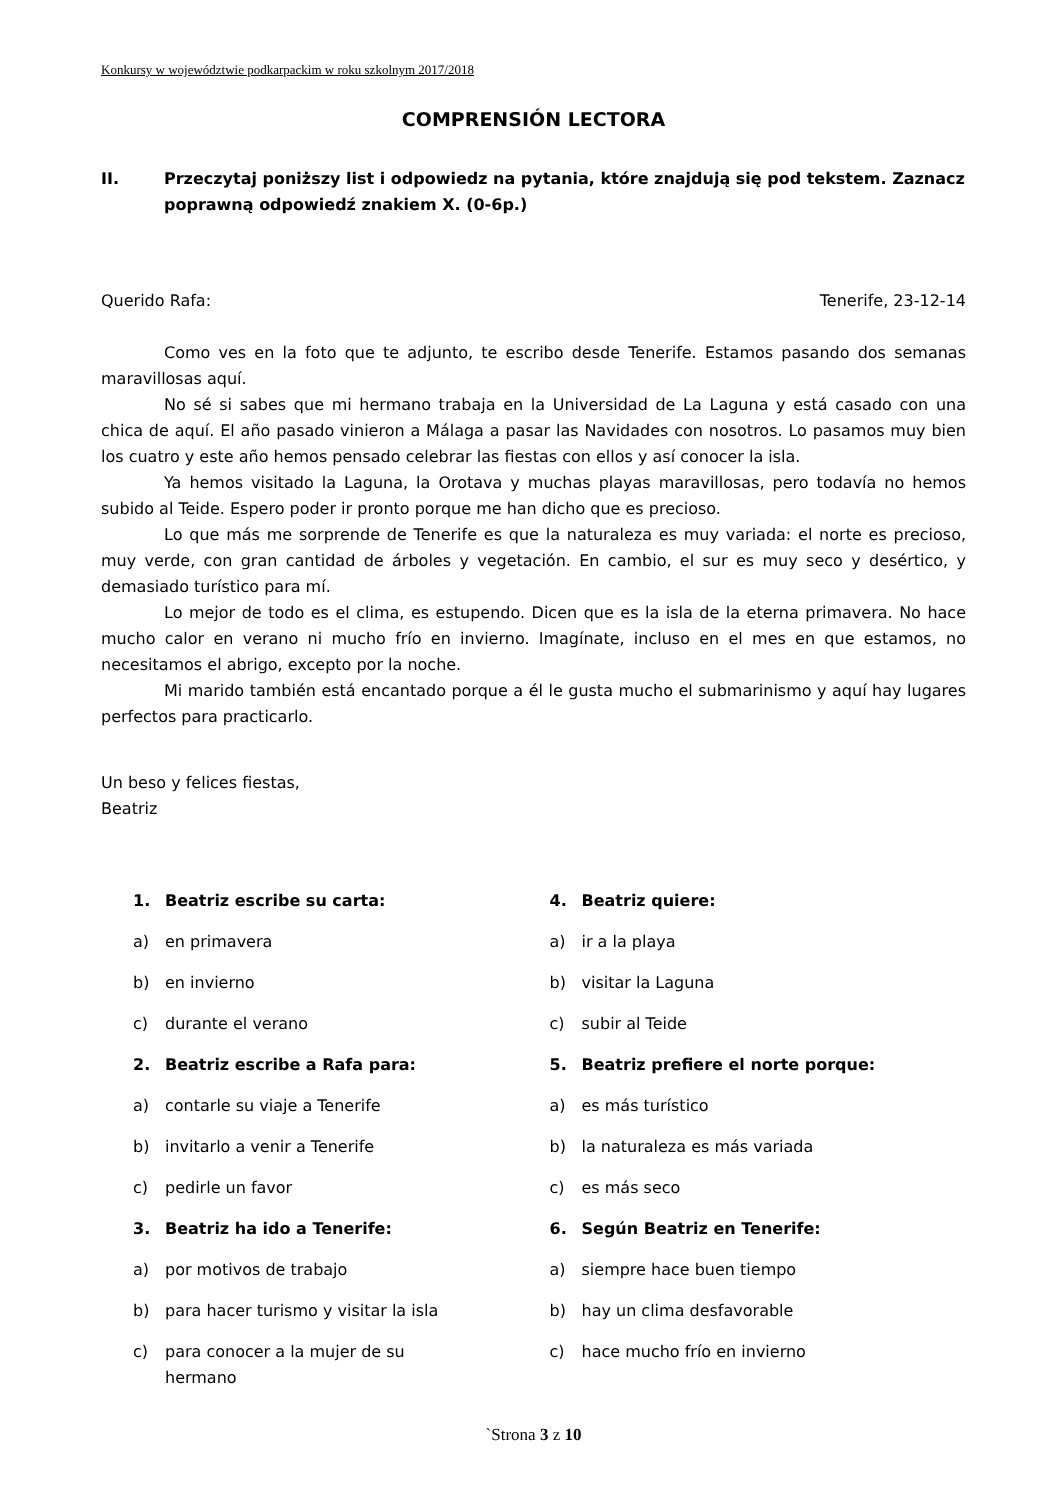Konkursy w województwie podkarpackim w roku szkolnym 2017/2018
COMPRENSIÓN LECTORA
II. Przeczytaj poniższy list i odpowiedz na pytania, które znajdują się pod tekstem. Zaznacz poprawną odpowiedź znakiem X. (0-6p.)
Querido Rafa: Tenerife, 23-12-14
Como ves en la foto que te adjunto, te escribo desde Tenerife. Estamos pasando dos semanas maravillosas aquí.
No sé si sabes que mi hermano trabaja en la Universidad de La Laguna y está casado con una chica de aquí. El año pasado vinieron a Málaga a pasar las Navidades con nosotros. Lo pasamos muy bien los cuatro y este año hemos pensado celebrar las fiestas con ellos y así conocer la isla.
Ya hemos visitado la Laguna, la Orotava y muchas playas maravillosas, pero todavía no hemos subido al Teide. Espero poder ir pronto porque me han dicho que es precioso.
Lo que más me sorprende de Tenerife es que la naturaleza es muy variada: el norte es precioso, muy verde, con gran cantidad de árboles y vegetación. En cambio, el sur es muy seco y desértico, y demasiado turístico para mí.
Lo mejor de todo es el clima, es estupendo. Dicen que es la isla de la eterna primavera. No hace mucho calor en verano ni mucho frío en invierno. Imagínate, incluso en el mes en que estamos, no necesitamos el abrigo, excepto por la noche.
Mi marido también está encantado porque a él le gusta mucho el submarinismo y aquí hay lugares perfectos para practicarlo.
Un beso y felices fiestas,
Beatriz
1. Beatriz escribe su carta:
a) en primavera
b) en invierno
c) durante el verano
2. Beatriz escribe a Rafa para:
a) contarle su viaje a Tenerife
b) invitarlo a venir a Tenerife
c) pedirle un favor
3. Beatriz ha ido a Tenerife:
a) por motivos de trabajo
b) para hacer turismo y visitar la isla
c) para conocer a la mujer de su
hermano
4. Beatriz quiere:
a) ir a la playa
b) visitar la Laguna
c) subir al Teide
5. Beatriz prefiere el norte porque:
a) es más turístico
b) la naturaleza es más variada
c) es más seco
6. Según Beatriz en Tenerife:
a) siempre hace buen tiempo
b) hay un clima desfavorable
c) hace mucho frío en invierno
`Strona 3 z 10